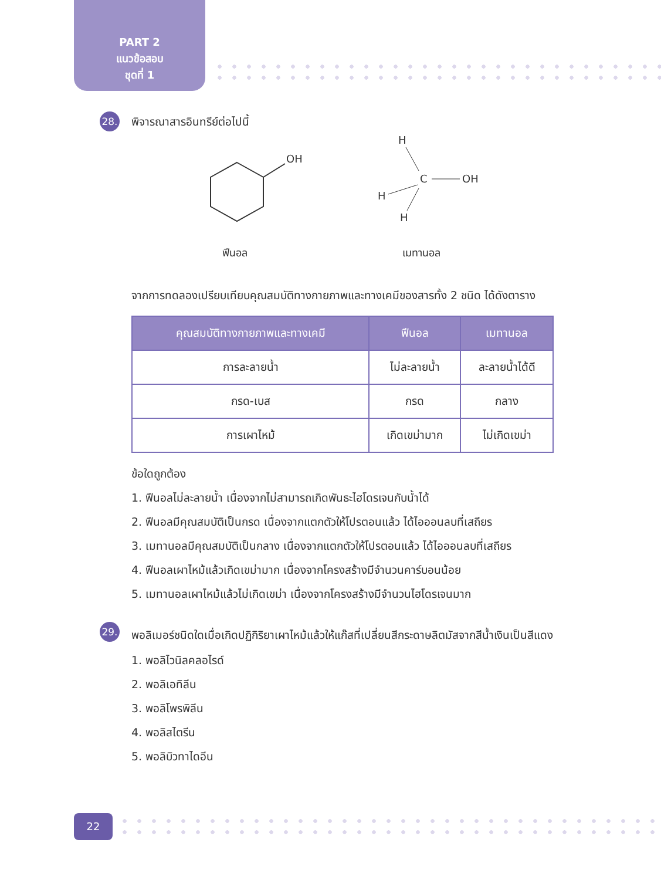PART 2
แนวข้อสอบ
ชุดที่ 1
28.
พิจารณาสารอินทรีย์ต่อไปนี้
OH
ฟีนอล
H
C
OH
H
H
เมทานอล
จากการทดลองเปรียบเทียบคุณสมบัติทางกายภาพและทางเคมีของสารทั้ง 2 ชนิด ได้ดังตาราง
| คุณสมบัติทางกายภาพและทางเคมี | ฟีนอล | เมทานอล |
| --- | --- | --- |
| การละลายน้ำ | ไม่ละลายน้ำ | ละลายน้ำได้ดี |
| กรด-เบส | กรด | กลาง |
| การเผาไหม้ | เกิดเขม่ามาก | ไม่เกิดเขม่า |
ข้อใดถูกต้อง
1. ฟีนอลไม่ละลายน้ำ เนื่องจากไม่สามารถเกิดพันธะไฮโดรเจนกับน้ำได้
2. ฟีนอลมีคุณสมบัติเป็นกรด เนื่องจากแตกตัวให้โปรตอนแล้ว ได้ไอออนลบที่เสถียร
3. เมทานอลมีคุณสมบัติเป็นกลาง เนื่องจากแตกตัวให้โปรตอนแล้ว ได้ไอออนลบที่เสถียร
4. ฟีนอลเผาไหม้แล้วเกิดเขม่ามาก เนื่องจากโครงสร้างมีจำนวนคาร์บอนน้อย
5. เมทานอลเผาไหม้แล้วไม่เกิดเขม่า เนื่องจากโครงสร้างมีจำนวนไฮโดรเจนมาก
29.
พอลิเมอร์ชนิดใดเมื่อเกิดปฏิกิริยาเผาไหม้แล้วให้แก๊สที่เปลี่ยนสีกระดาษลิตมัสจากสีน้ำเงินเป็นสีแดง
1. พอลิไวนิลคลอไรด์
2. พอลิเอทิลีน
3. พอลิโพรพิลีน
4. พอลิสไตรีน
5. พอลิบิวทาไดอีน
22